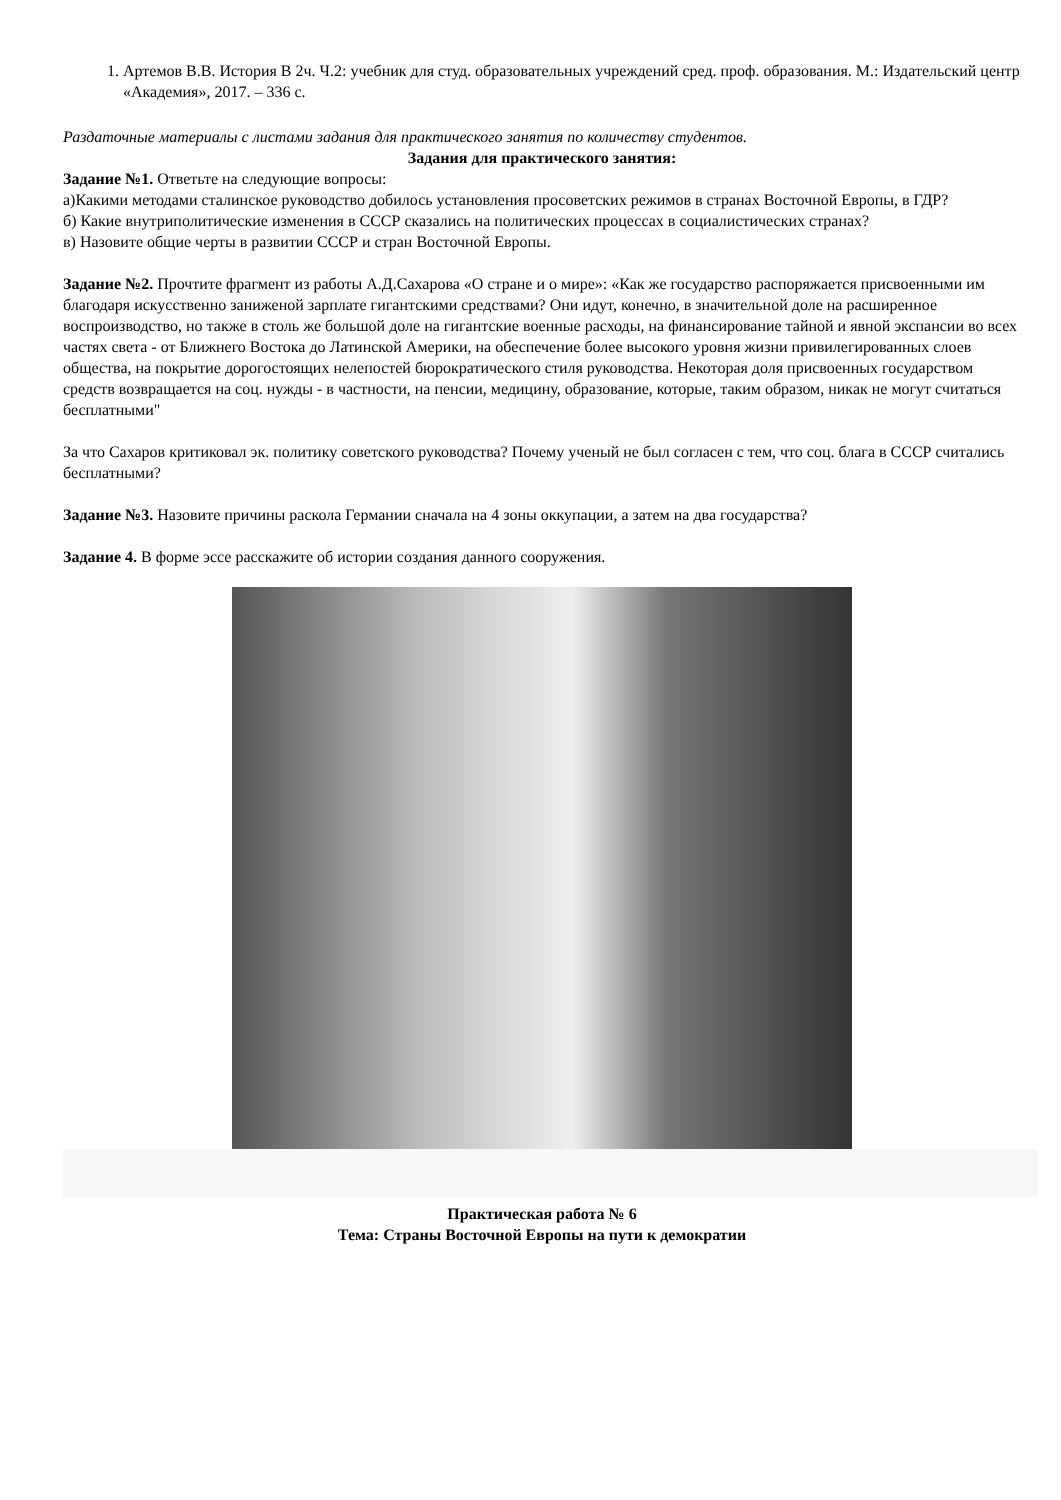1. Артемов В.В. История В 2ч. Ч.2: учебник для студ. образовательных учреждений сред. проф. образования. М.: Издательский центр «Академия», 2017. – 336 с.
Раздаточные материалы с листами задания для практического занятия по количеству студентов.
Задания для практического занятия:
Задание №1. Ответьте на следующие вопросы:
а)Какими методами сталинское руководство добилось установления просоветских режимов в странах Восточной Европы, в ГДР?
б) Какие внутриполитические изменения в СССР сказались на политических процессах в социалистических странах?
в) Назовите общие черты в развитии СССР и стран Восточной Европы.
Задание №2. Прочтите фрагмент из работы А.Д.Сахарова «О стране и о мире»: «Как же государство распоряжается присвоенными им благодаря искусственно заниженой зарплате гигантскими средствами? Они идут, конечно, в значительной доле на расширенное воспроизводство, но также в столь же большой доле на гигантские военные расходы, на финансирование тайной и явной экспансии во всех частях света - от Ближнего Востока до Латинской Америки, на обеспечение более высокого уровня жизни привилегированных слоев общества, на покрытие дорогостоящих нелепостей бюрократического стиля руководства. Некоторая доля присвоенных государством средств возвращается на соц. нужды - в частности, на пенсии, медицину, образование, которые, таким образом, никак не могут считаться бесплатными"
За что Сахаров критиковал эк. политику советского руководства? Почему ученый не был согласен с тем, что соц. блага в СССР считались бесплатными?
Задание №3. Назовите причины раскола Германии сначала на 4 зоны оккупации, а затем на два государства?
Задание 4. В форме эссе расскажите об истории создания данного сооружения.
Практическая работа № 6
Тема: Страны Восточной Европы на пути к демократии